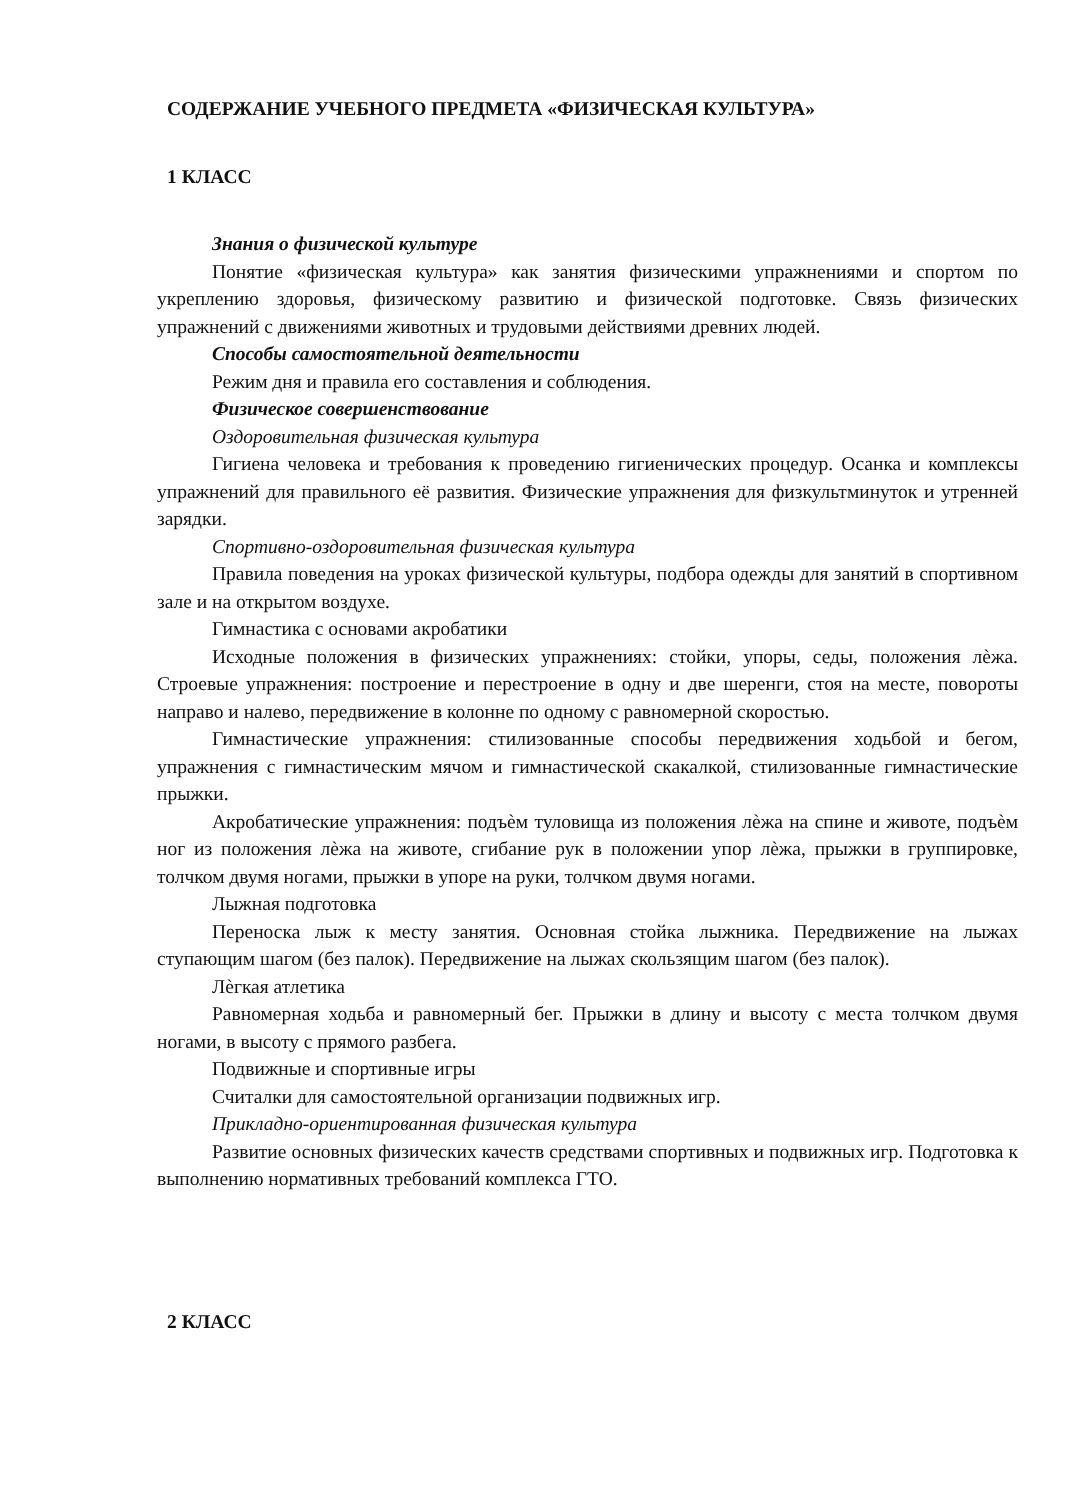СОДЕРЖАНИЕ УЧЕБНОГО ПРЕДМЕТА «ФИЗИЧЕСКАЯ КУЛЬТУРА»
1 КЛАСС
Знания о физической культуре
Понятие «физическая культура» как занятия физическими упражнениями и спортом по укреплению здоровья, физическому развитию и физической подготовке. Связь физических упражнений с движениями животных и трудовыми действиями древних людей.
Способы самостоятельной деятельности
Режим дня и правила его составления и соблюдения.
Физическое совершенствование
Оздоровительная физическая культура
Гигиена человека и требования к проведению гигиенических процедур. Осанка и комплексы упражнений для правильного её развития. Физические упражнения для физкультминуток и утренней зарядки.
Спортивно-оздоровительная физическая культура
Правила поведения на уроках физической культуры, подбора одежды для занятий в спортивном зале и на открытом воздухе.
Гимнастика с основами акробатики
Исходные положения в физических упражнениях: стойки, упоры, седы, положения лѐжа. Строевые упражнения: построение и перестроение в одну и две шеренги, стоя на месте, повороты направо и налево, передвижение в колонне по одному с равномерной скоростью.
Гимнастические упражнения: стилизованные способы передвижения ходьбой и бегом, упражнения с гимнастическим мячом и гимнастической скакалкой, стилизованные гимнастические прыжки.
Акробатические упражнения: подъѐм туловища из положения лѐжа на спине и животе, подъѐм ног из положения лѐжа на животе, сгибание рук в положении упор лѐжа, прыжки в группировке, толчком двумя ногами, прыжки в упоре на руки, толчком двумя ногами.
Лыжная подготовка
Переноска лыж к месту занятия. Основная стойка лыжника. Передвижение на лыжах ступающим шагом (без палок). Передвижение на лыжах скользящим шагом (без палок).
Лѐгкая атлетика
Равномерная ходьба и равномерный бег. Прыжки в длину и высоту с места толчком двумя ногами, в высоту с прямого разбега.
Подвижные и спортивные игры
Считалки для самостоятельной организации подвижных игр.
Прикладно-ориентированная физическая культура
Развитие основных физических качеств средствами спортивных и подвижных игр. Подготовка к выполнению нормативных требований комплекса ГТО.
2 КЛАСС